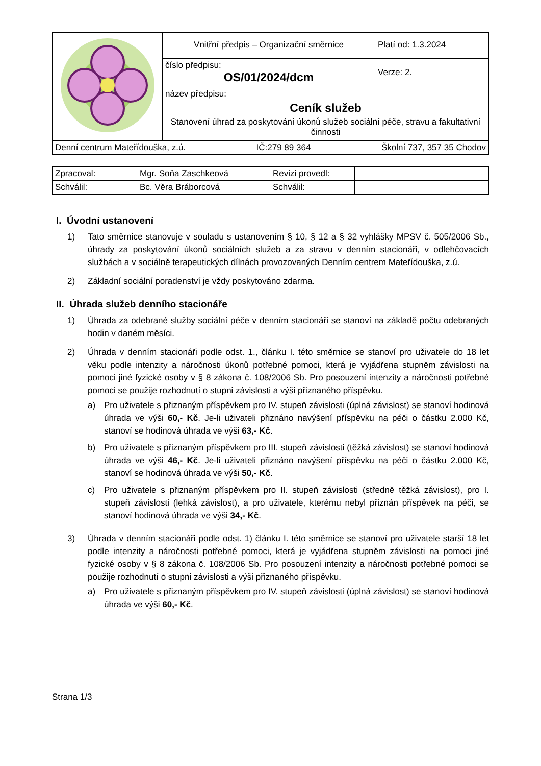| | Vnitřní předpis – Organizační směrnice | Platí od: 1.3.2024 |
| | číslo předpisu: OS/01/2024/dcm | Verze: 2. |
| | název předpisu: Ceník služeb Stanovení úhrad za poskytování úkonů služeb sociální péče, stravu a fakultativní činnosti | |
| Denní centrum Mateřídouška, z.ú. IČ:279 89 364 Školní 737, 357 35 Chodov | | |
| Zpracoval: | Mgr. Soňa Zaschkeová | Revizi provedl: | |
| Schválil: | Bc. Věra Bráborcová | Schválil: | |
I. Úvodní ustanovení
1) Tato směrnice stanovuje v souladu s ustanovením § 10, § 12 a § 32 vyhlášky MPSV č. 505/2006 Sb., úhrady za poskytování úkonů sociálních služeb a za stravu v denním stacionáři, v odlehčovacích službách a v sociálně terapeutických dílnách provozovaných Denním centrem Mateřídouška, z.ú.
2) Základní sociální poradenství je vždy poskytováno zdarma.
II. Úhrada služeb denního stacionáře
1) Úhrada za odebrané služby sociální péče v denním stacionáři se stanoví na základě počtu odebraných hodin v daném měsíci.
2) Úhrada v denním stacionáři podle odst. 1., článku I. této směrnice se stanoví pro uživatele do 18 let věku podle intenzity a náročnosti úkonů potřebné pomoci, která je vyjádřena stupněm závislosti na pomoci jiné fyzické osoby v § 8 zákona č. 108/2006 Sb. Pro posouzení intenzity a náročnosti potřebné pomoci se použije rozhodnutí o stupni závislosti a výši přiznaného příspěvku.
a) Pro uživatele s přiznaným příspěvkem pro IV. stupeň závislosti (úplná závislost) se stanoví hodinová úhrada ve výši 60,- Kč. Je-li uživateli přiznáno navýšení příspěvku na péči o částku 2.000 Kč, stanoví se hodinová úhrada ve výši 63,- Kč.
b) Pro uživatele s přiznaným příspěvkem pro III. stupeň závislosti (těžká závislost) se stanoví hodinová úhrada ve výši 46,- Kč. Je-li uživateli přiznáno navýšení příspěvku na péči o částku 2.000 Kč, stanoví se hodinová úhrada ve výši 50,- Kč.
c) Pro uživatele s přiznaným příspěvkem pro II. stupeň závislosti (středně těžká závislost), pro I. stupeň závislosti (lehká závislost), a pro uživatele, kterému nebyl přiznán příspěvek na péči, se stanoví hodinová úhrada ve výši 34,- Kč.
3) Úhrada v denním stacionáři podle odst. 1) článku I. této směrnice se stanoví pro uživatele starší 18 let podle intenzity a náročnosti potřebné pomoci, která je vyjádřena stupněm závislosti na pomoci jiné fyzické osoby v § 8 zákona č. 108/2006 Sb. Pro posouzení intenzity a náročnosti potřebné pomoci se použije rozhodnutí o stupni závislosti a výši přiznaného příspěvku.
a) Pro uživatele s přiznaným příspěvkem pro IV. stupeň závislosti (úplná závislost) se stanoví hodinová úhrada ve výši 60,- Kč.
Strana 1/3